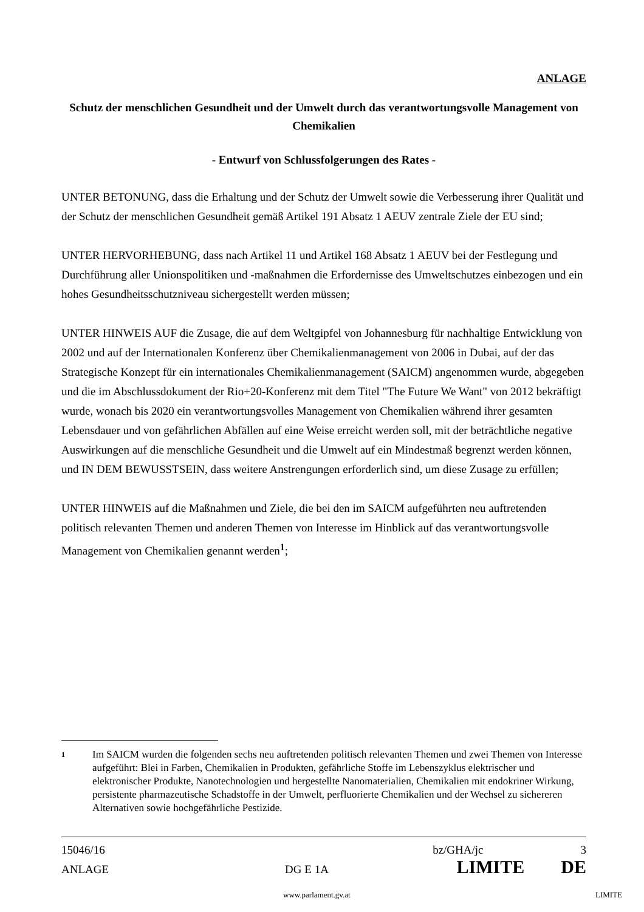ANLAGE
Schutz der menschlichen Gesundheit und der Umwelt durch das verantwortungsvolle Management von Chemikalien
- Entwurf von Schlussfolgerungen des Rates -
UNTER BETONUNG, dass die Erhaltung und der Schutz der Umwelt sowie die Verbesserung ihrer Qualität und der Schutz der menschlichen Gesundheit gemäß Artikel 191 Absatz 1 AEUV zentrale Ziele der EU sind;
UNTER HERVORHEBUNG, dass nach Artikel 11 und Artikel 168 Absatz 1 AEUV bei der Festlegung und Durchführung aller Unionspolitiken und -maßnahmen die Erfordernisse des Umweltschutzes einbezogen und ein hohes Gesundheitsschutzniveau sichergestellt werden müssen;
UNTER HINWEIS AUF die Zusage, die auf dem Weltgipfel von Johannesburg für nachhaltige Entwicklung von 2002 und auf der Internationalen Konferenz über Chemikalienmanagement von 2006 in Dubai, auf der das Strategische Konzept für ein internationales Chemikalienmanagement (SAICM) angenommen wurde, abgegeben und die im Abschlussdokument der Rio+20-Konferenz mit dem Titel "The Future We Want" von 2012 bekräftigt wurde, wonach bis 2020 ein verantwortungsvolles Management von Chemikalien während ihrer gesamten Lebensdauer und von gefährlichen Abfällen auf eine Weise erreicht werden soll, mit der beträchtliche negative Auswirkungen auf die menschliche Gesundheit und die Umwelt auf ein Mindestmaß begrenzt werden können, und IN DEM BEWUSSTSEIN, dass weitere Anstrengungen erforderlich sind, um diese Zusage zu erfüllen;
UNTER HINWEIS auf die Maßnahmen und Ziele, die bei den im SAICM aufgeführten neu auftretenden politisch relevanten Themen und anderen Themen von Interesse im Hinblick auf das verantwortungsvolle Management von Chemikalien genannt werden<sup>1</sup>;
1 Im SAICM wurden die folgenden sechs neu auftretenden politisch relevanten Themen und zwei Themen von Interesse aufgeführt: Blei in Farben, Chemikalien in Produkten, gefährliche Stoffe im Lebenszyklus elektrischer und elektronischer Produkte, Nanotechnologien und hergestellte Nanomaterialien, Chemikalien mit endokriner Wirkung, persistente pharmazeutische Schadstoffe in der Umwelt, perfluorierte Chemikalien und der Wechsel zu sichereren Alternativen sowie hochgefährliche Pestizide.
15046/16 bz/GHA/jc 3
ANLAGE DG E 1A LIMITE DE
www.parlament.gv.at LIMITE